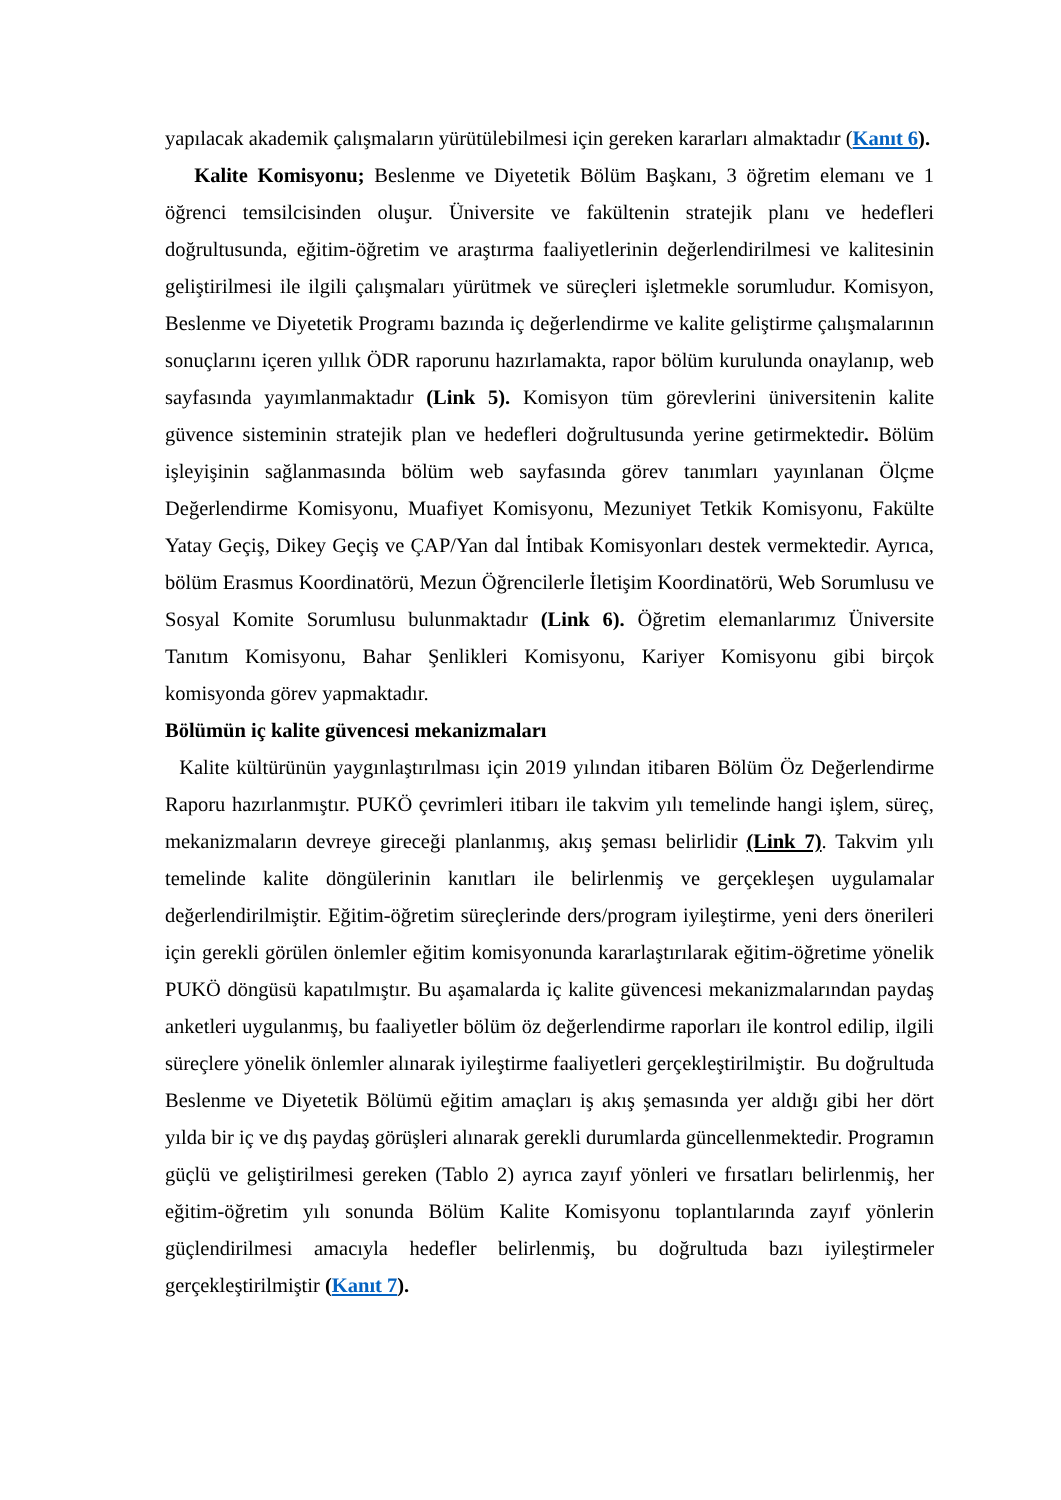yapılacak akademik çalışmaların yürütülebilmesi için gereken kararları almaktadır (Kanıt 6).
Kalite Komisyonu; Beslenme ve Diyetetik Bölüm Başkanı, 3 öğretim elemanı ve 1 öğrenci temsilcisinden oluşur. Üniversite ve fakültenin stratejik planı ve hedefleri doğrultusunda, eğitim-öğretim ve araştırma faaliyetlerinin değerlendirilmesi ve kalitesinin geliştirilmesi ile ilgili çalışmaları yürütmek ve süreçleri işletmekle sorumludur. Komisyon, Beslenme ve Diyetetik Programı bazında iç değerlendirme ve kalite geliştirme çalışmalarının sonuçlarını içeren yıllık ÖDR raporunu hazırlamakta, rapor bölüm kurulunda onaylanıp, web sayfasında yayımlanmaktadır (Link 5). Komisyon tüm görevlerini üniversitenin kalite güvence sisteminin stratejik plan ve hedefleri doğrultusunda yerine getirmektedir. Bölüm işleyişinin sağlanmasında bölüm web sayfasında görev tanımları yayınlanan Ölçme Değerlendirme Komisyonu, Muafiyet Komisyonu, Mezuniyet Tetkik Komisyonu, Fakülte Yatay Geçiş, Dikey Geçiş ve ÇAP/Yan dal İntibak Komisyonları destek vermektedir. Ayrıca, bölüm Erasmus Koordinatörü, Mezun Öğrencilerle İletişim Koordinatörü, Web Sorumlusu ve Sosyal Komite Sorumlusu bulunmaktadır (Link 6). Öğretim elemanlarımız Üniversite Tanıtım Komisyonu, Bahar Şenlikleri Komisyonu, Kariyer Komisyonu gibi birçok komisyonda görev yapmaktadır.
Bölümün iç kalite güvencesi mekanizmaları
Kalite kültürünün yaygınlaştırılması için 2019 yılından itibaren Bölüm Öz Değerlendirme Raporu hazırlanmıştır. PUKÖ çevrimleri itibarı ile takvim yılı temelinde hangi işlem, süreç, mekanizmaların devreye gireceği planlanmış, akış şeması belirlidir (Link 7). Takvim yılı temelinde kalite döngülerinin kanıtları ile belirlenmiş ve gerçekleşen uygulamalar değerlendirilmiştir. Eğitim-öğretim süreçlerinde ders/program iyileştirme, yeni ders önerileri için gerekli görülen önlemler eğitim komisyonunda kararlaştırılarak eğitim-öğretime yönelik PUKÖ döngüsü kapatılmıştır. Bu aşamalarda iç kalite güvencesi mekanizmalarından paydaş anketleri uygulanmış, bu faaliyetler bölüm öz değerlendirme raporları ile kontrol edilip, ilgili süreçlere yönelik önlemler alınarak iyileştirme faaliyetleri gerçekleştirilmiştir. Bu doğrultuda Beslenme ve Diyetetik Bölümü eğitim amaçları iş akış şemasında yer aldığı gibi her dört yılda bir iç ve dış paydaş görüşleri alınarak gerekli durumlarda güncellenmektedir. Programın güçlü ve geliştirilmesi gereken (Tablo 2) ayrıca zayıf yönleri ve fırsatları belirlenmiş, her eğitim-öğretim yılı sonunda Bölüm Kalite Komisyonu toplantılarında zayıf yönlerin güçlendirilmesi amacıyla hedefler belirlenmiş, bu doğrultuda bazı iyileştirmeler gerçekleştirilmiştir (Kanıt 7).